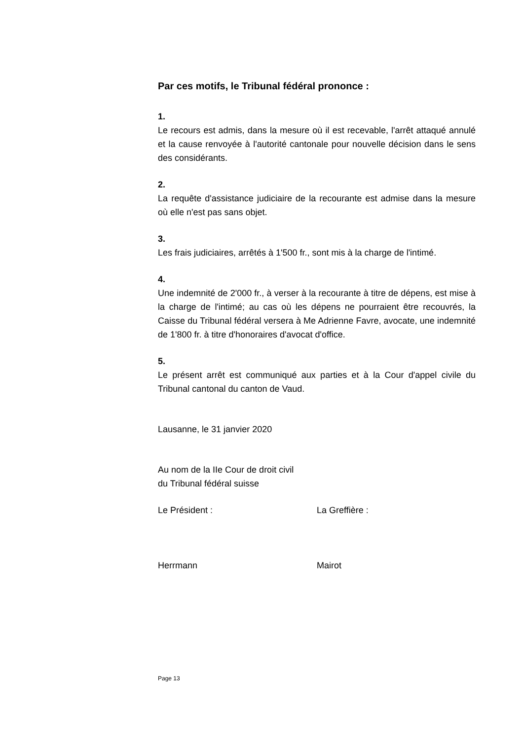Par ces motifs, le Tribunal fédéral prononce :
1.
Le recours est admis, dans la mesure où il est recevable, l'arrêt attaqué annulé et la cause renvoyée à l'autorité cantonale pour nouvelle décision dans le sens des considérants.
2.
La requête d'assistance judiciaire de la recourante est admise dans la mesure où elle n'est pas sans objet.
3.
Les frais judiciaires, arrêtés à 1'500 fr., sont mis à la charge de l'intimé.
4.
Une indemnité de 2'000 fr., à verser à la recourante à titre de dépens, est mise à la charge de l'intimé; au cas où les dépens ne pourraient être recouvrés, la Caisse du Tribunal fédéral versera à Me Adrienne Favre, avocate, une indemnité de 1'800 fr. à titre d'honoraires d'avocat d'office.
5.
Le présent arrêt est communiqué aux parties et à la Cour d'appel civile du Tribunal cantonal du canton de Vaud.
Lausanne, le 31 janvier 2020
Au nom de la IIe Cour de droit civil
du Tribunal fédéral suisse
Le Président : La Greffière :
Herrmann Mairot
Page 13